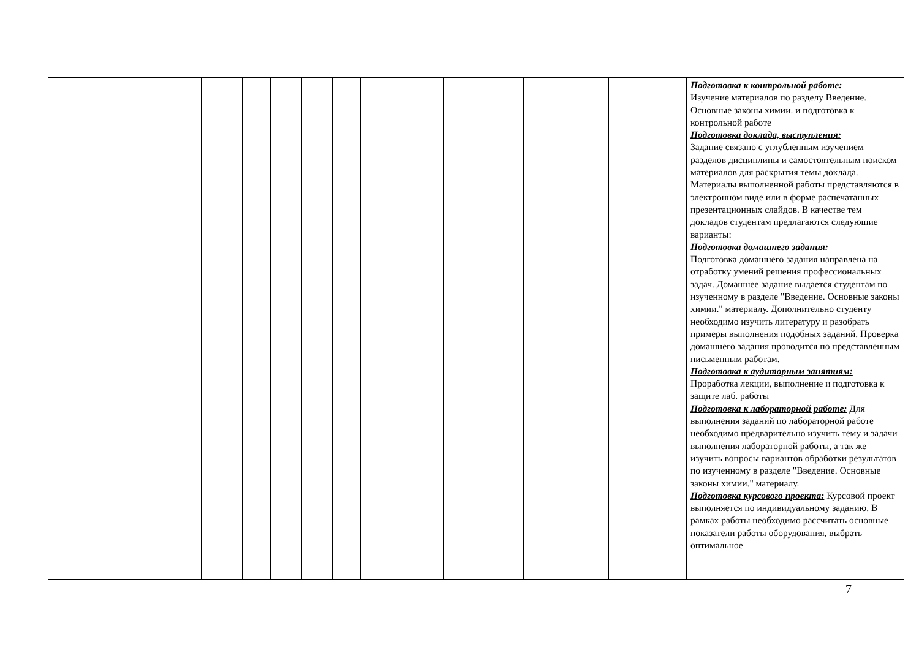| | | | | | | | | | | | | | | Подготовка к контрольной работе: Изучение материалов по разделу Введение. Основные законы химии. и подготовка к контрольной работе Подготовка доклада, выступления: Задание связано с углубленным изучением разделов дисциплины и самостоятельным поиском материалов для раскрытия темы доклада. Материалы выполненной работы представляются в электронном виде или в форме распечатанных презентационных слайдов. В качестве тем докладов студентам предлагаются следующие варианты: Подготовка домашнего задания: Подготовка домашнего задания направлена на отработку умений решения профессиональных задач. Домашнее задание выдается студентам по изученному в разделе "Введение. Основные законы химии." материалу. Дополнительно студенту необходимо изучить литературу и разобрать примеры выполнения подобных заданий. Проверка домашнего задания проводится по представленным письменным работам. Подготовка к аудиторным занятиям: Проработка лекции, выполнение и подготовка к защите лаб. работы Подготовка к лабораторной работе: Для выполнения заданий по лабораторной работе необходимо предварительно изучить тему и задачи выполнения лабораторной работы, а так же изучить вопросы вариантов обработки результатов по изученному в разделе "Введение. Основные законы химии." материалу. Подготовка курсового проекта: Курсовой проект выполняется по индивидуальному заданию. В рамках работы необходимо рассчитать основные показатели работы оборудования, выбрать оптимальное |
7